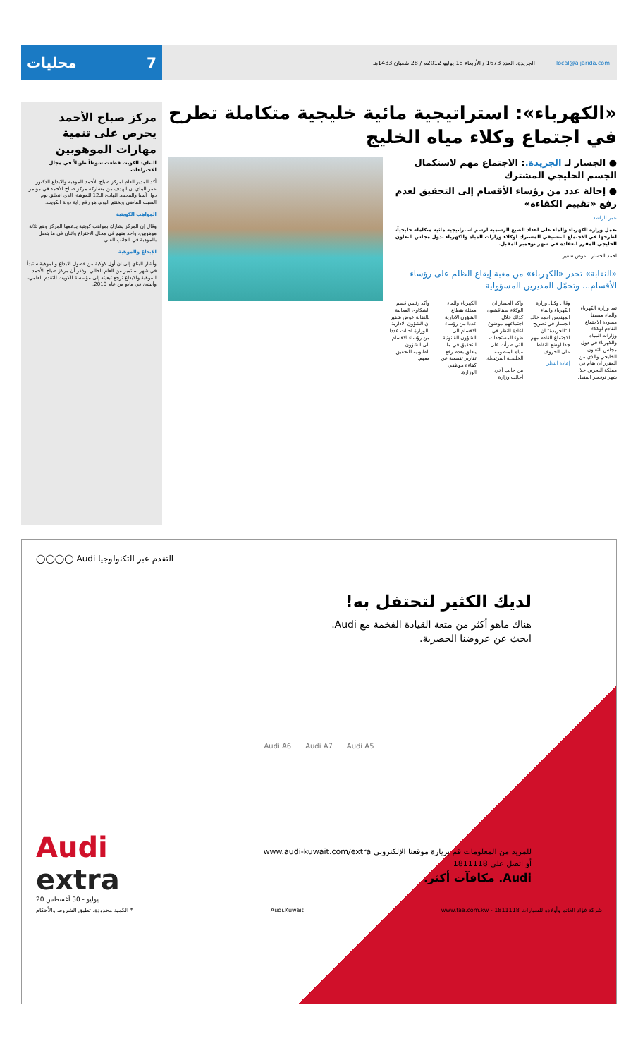local@aljarida.com
الجريدة. العدد 1673 / الأربعاء 18 يوليو 2012م / 28 شعبان 1433هـ
7 محليات
«الكهرباء»: استراتيجية مائية خليجية متكاملة تطرح في اجتماع وكلاء مياه الخليج
● الجسار لـ الجريدة.: الاجتماع مهم لاستكمال الجسم الخليجي المشترك
● إحالة عدد من رؤساء الأقسام إلى التحقيق لعدم رفع «تقييم الكفاءة»
عمر الراشد
تعمل وزارة الكهرباء والماء على اعداد الصيغ الرسمية لرسم استراتيجية مائية متكاملة خليجياً، لطرحها في الاجتماع التنسيقي المشترك لوكلاء وزارات المياه والكهرباء بدول مجلس التعاون الخليجي المقرر انعقاده في شهر نوفمبر المقبل.
احمد الجسار عوض شقير
«النقابة» تحذر «الكهرباء» من مغبة إيقاع الظلم على رؤساء الأقسام... وتحمّل المديرين المسؤولية
تعد وزارة الكهرباء والماء مسبقا مسودة الاجتماع القادم لوكلاء وزارات المياه والكهرباء في دول مجلس التعاون الخليجي والذي من المقرر ان يقام في مملكة البحرين خلال شهر نوفمبر المقبل.
وقال وكيل وزارة الكهرباء والماء المهندس احمد خالد الجسار في تصريح لـ"الجريدة" ان الاجتماع القادم مهم جدا لوضع النقاط على الحروف.
إعادة النظر
واكد الجسار ان الوكلاء سيناقشون كذلك خلال اجتماعهم موضوع اعادة النظر في ضوء المستجدات التي طرأت على مياه المنظومة الخليجية المرتبطة.
من جانب آخر، أحالت وزارة الكهرباء والماء ممثلة بقطاع الشؤون الادارية عددا من رؤساء الاقسام الى الشؤون القانونية للتحقيق في ما يتعلق بعدم رفع تقارير تقييمية عن كفاءة موظفي الوزارة.
وأكد رئيس قسم الشكاوى العمالية بالنقابة عوض شقير ان الشؤون الادارية بالوزارة احالت عددا من رؤساء الاقسام الى الشؤون القانونية للتحقيق معهم.
مركز صباح الأحمد يحرص على تنمية مهارات الموهوبين
البناي: الكويت قطعت شوطاً طويلاً في مجال الاختراعات
أكد المدير العام لمركز صباح الأحمد للموهبة والابداع الدكتور عمر البناي ان الهدف من مشاركة مركز صباح الأحمد في مؤتمر دول آسيا والمحيط الهادئ الـ12 للموهبة، الذي انطلق يوم السبت الماضي ويختتم اليوم، هو رفع راية دولة الكويت.
المواهب الكويتية
وقال إن المركز يشارك بمواهب كويتية يدعمها المركز وهم ثلاثة موهوبين، واحد منهم في مجال الاختراع واثنان في ما يتصل بالموهبة في الجانب الفني.
الإبداع والموهبة
وأشار البناي إلى ان أول كوكبة من فصول الابداع والموهبة ستبدأ في شهر سبتمبر من العام الحالي. وذكر أن مركز صباح الأحمد للموهبة والابداع ترجع تبعيته إلى مؤسسة الكويت للتقدم العلمي، وأنشئ في مايو من عام 2010.
◯◯◯◯ Audi التقدم عبر التكنولوجيا
لديك الكثير لتحتفل به!
هناك ماهو أكثر من متعة القيادة الفخمة مع Audi.
ابحث عن عروضنا الحصرية.
Audi A5 Audi A7 Audi A6
للمزيد من المعلومات قم بزيارة موقعنا الإلكتروني www.audi-kuwait.com/extra
أو اتصل على 1811118
Audi. مكافآت أكثر.
Audi
extra
20 يوليو - 30 أغسطس
شركة فؤاد الغانم وأولاده للسيارات 1811118 - www.faa.com.kw Audi.Kuwait * الكمية محدودة. تطبق الشروط والأحكام